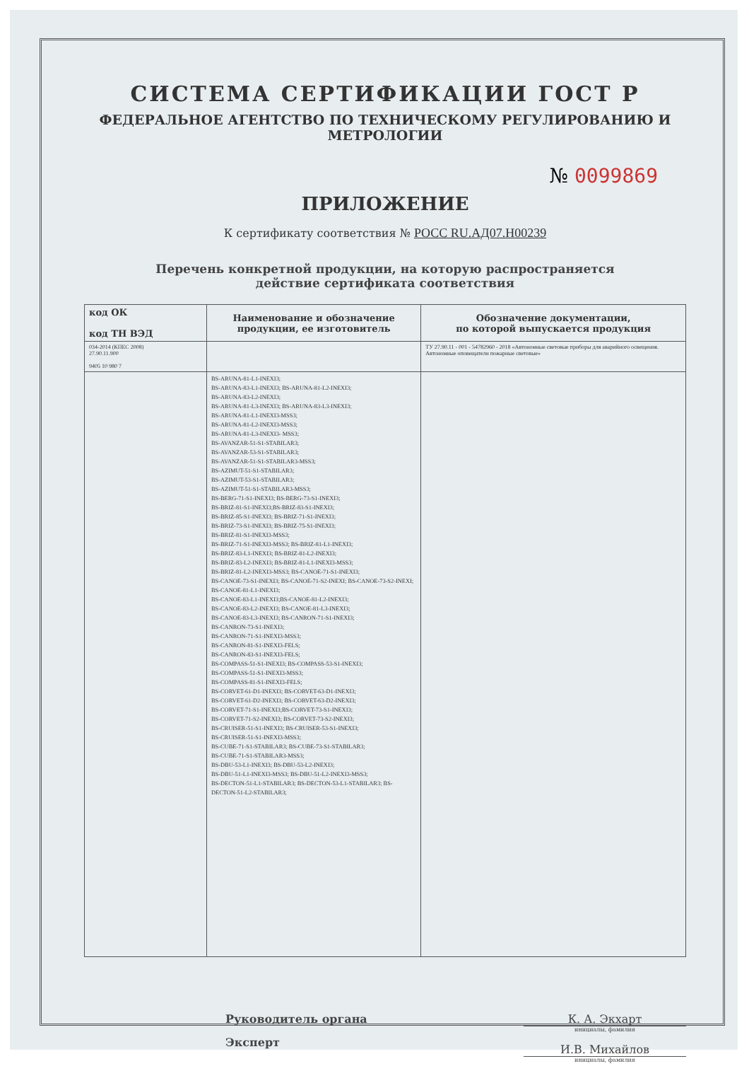СИСТЕМА СЕРТИФИКАЦИИ ГОСТ Р
ФЕДЕРАЛЬНОЕ АГЕНТСТВО ПО ТЕХНИЧЕСКОМУ РЕГУЛИРОВАНИЮ И МЕТРОЛОГИИ
№ 0099869
ПРИЛОЖЕНИЕ
К сертификату соответствия № РОСС RU.АД07.Н00239
Перечень конкретной продукции, на которую распространяется
действие сертификата соответствия
| код ОК код ТН ВЭД | Наименование и обозначение продукции, ее изготовитель | Обозначение документации, по которой выпускается продукция |
| --- | --- | --- |
| 034-2014 (КПЕС 2008) 27.90.11.900 9405 10 980 7 | | ТУ 27.90.11 - 001 - 54782960 - 2018 «Автономные световые приборы для аварийного освещения. Автономные оповещатели пожарные световые» |
| | BS-ARUNA-81-L1-INEXI3; BS-ARUNA-83-L1-INEXI3; BS-ARUNA-81-L2-INEXI3; BS-ARUNA-83-L2-INEXI3; BS-ARUNA-81-L3-INEXI3; BS-ARUNA-83-L3-INEXI3; BS-ARUNA-81-L1-INEXI3-MSS3; BS-ARUNA-81-L2-INEXI3-MSS3; BS-ARUNA-81-L3-INEXI3- MSS3; BS-AVANZAR-51-S1-STABILAR3; BS-AVANZAR-53-S1-STABILAR3; BS-AVANZAR-51-S1-STABILAR3-MSS3; BS-AZIMUT-51-S1-STABILAR3; BS-AZIMUT-53-S1-STABILAR3; BS-AZIMUT-51-S1-STABILAR3-MSS3; BS-BERG-71-S1-INEXI3; BS-BERG-73-S1-INEXI3; BS-BRIZ-81-S1-INEXI3;BS-BRIZ-83-S1-INEXI3; BS-BRIZ-85-S1-INEXI3; BS-BRIZ-71-S1-INEXI3; BS-BRIZ-73-S1-INEXI3; BS-BRIZ-75-S1-INEXI3; BS-BRIZ-81-S1-INEXI3-MSS3; BS-BRIZ-71-S1-INEXI3-MSS3; BS-BRIZ-81-L1-INEXI3; BS-BRIZ-83-L1-INEXI3; BS-BRIZ-81-L2-INEXI3; BS-BRIZ-83-L2-INEXI3; BS-BRIZ-81-L1-INEXI3-MSS3; BS-BRIZ-81-L2-INEXI3-MSS3; BS-CANOE-71-S1-INEXI3; BS-CANOE-73-S1-INEXI3; BS-CANOE-71-S2-INEXI; BS-CANOE-73-S2-INEXI; BS-CANOE-81-L1-INEXI3; BS-CANOE-83-L1-INEXI3;BS-CANOE-81-L2-INEXI3; BS-CANOE-83-L2-INEXI3; BS-CANOE-81-L3-INEXI3; BS-CANOE-83-L3-INEXI3; BS-CANRON-71-S1-INEXI3; BS-CANRON-73-S1-INEXI3; BS-CANRON-71-S1-INEXI3-MSS3; BS-CANRON-81-S1-INEXI3-FELS; BS-CANRON-83-S1-INEXI3-FELS; BS-COMPASS-51-S1-INEXI3; BS-COMPASS-53-S1-INEXI3; BS-COMPASS-51-S1-INEXI3-MSS3; BS-COMPASS-81-S1-INEXI3-FELS; BS-CORVET-61-D1-INEXI3; BS-CORVET-63-D1-INEXI3; BS-CORVET-61-D2-INEXI3; BS-CORVET-63-D2-INEXI3; BS-CORVET-71-S1-INEXI3;BS-CORVET-73-S1-INEXI3; BS-CORVET-71-S2-INEXI3; BS-CORVET-73-S2-INEXI3; BS-CRUISER-51-S1-INEXI3; BS-CRUISER-53-S1-INEXI3; BS-CRUISER-51-S1-INEXI3-MSS3; BS-CUBE-71-S1-STABILAR3; BS-CUBE-73-S1-STABILAR3; BS-CUBE-71-S1-STABILAR3-MSS3; BS-DBU-53-L1-INEXI3; BS-DBU-53-L2-INEXI3; BS-DBU-51-L1-INEXI3-MSS3; BS-DBU-51-L2-INEXI3-MSS3; BS-DECTON-51-L1-STABILAR3; BS-DECTON-53-L1-STABILAR3; BS-DECTON-51-L2-STABILAR3; | |
Руководитель органа
Эксперт
К. А. Экхарт
инициалы, фамилия
И.В. Михайлов
инициалы, фамилия